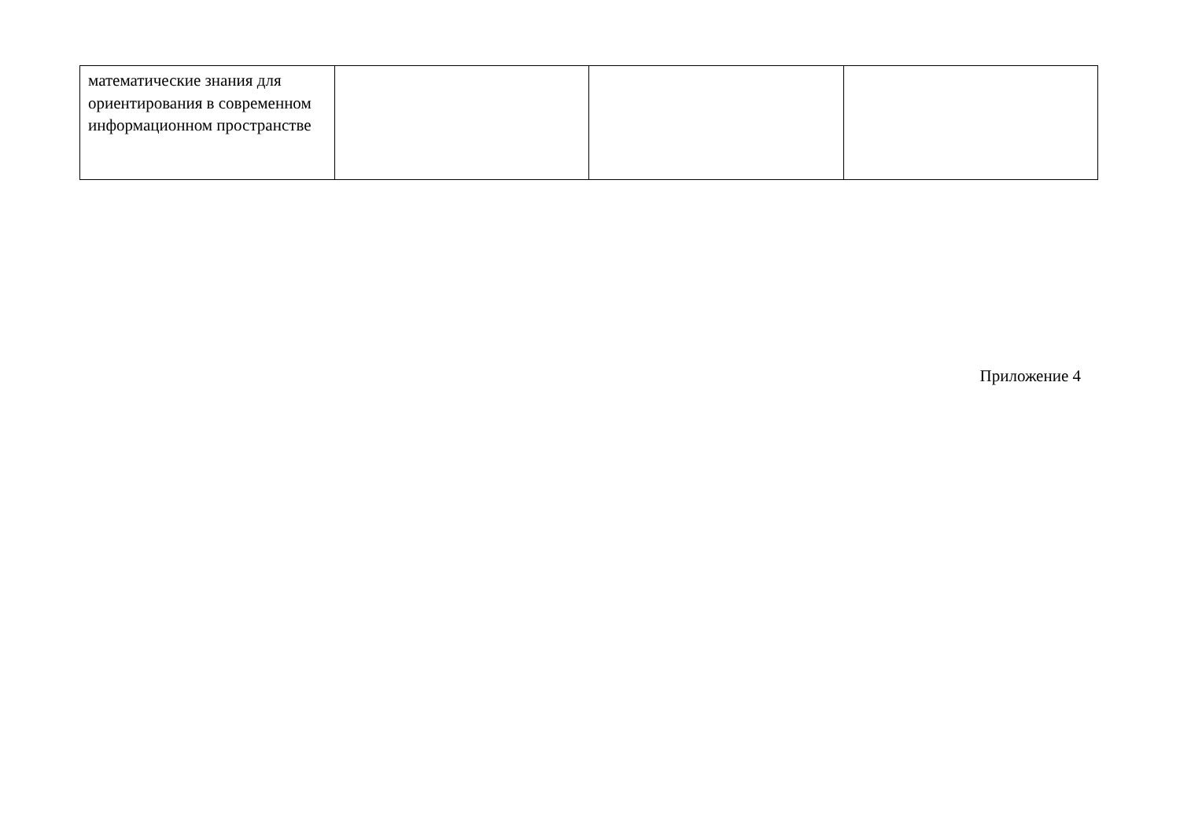| математические знания для ориентирования в современном информационном пространстве | | | |
Приложение 4